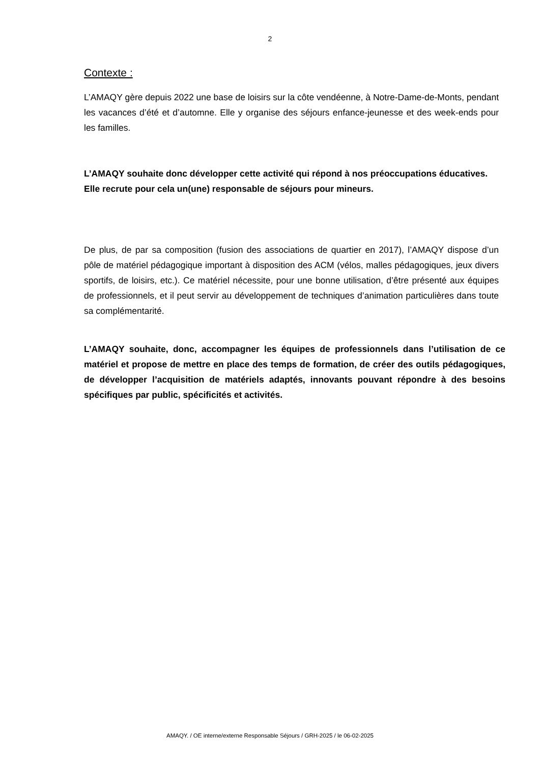2
Contexte :
L’AMAQY gère depuis 2022 une base de loisirs sur la côte vendéenne, à Notre-Dame-de-Monts, pendant les vacances d’été et d’automne. Elle y organise des séjours enfance-jeunesse et des week-ends pour les familles.
L’AMAQY souhaite donc développer cette activité qui répond à nos préoccupations éducatives.
Elle recrute pour cela un(une) responsable de séjours pour mineurs.
De plus, de par sa composition (fusion des associations de quartier en 2017), l’AMAQY dispose d’un pôle de matériel pédagogique important à disposition des ACM (vélos, malles pédagogiques, jeux divers sportifs, de loisirs, etc.). Ce matériel nécessite, pour une bonne utilisation, d’être présenté aux équipes de professionnels, et il peut servir au développement de techniques d’animation particulières dans toute sa complémentarité.
L’AMAQY souhaite, donc, accompagner les équipes de professionnels dans l’utilisation de ce matériel et propose de mettre en place des temps de formation, de créer des outils pédagogiques, de développer l’acquisition de matériels adaptés, innovants pouvant répondre à des besoins spécifiques par public, spécificités et activités.
AMAQY. / OE interne/externe Responsable Séjours / GRH-2025 / le 06-02-2025